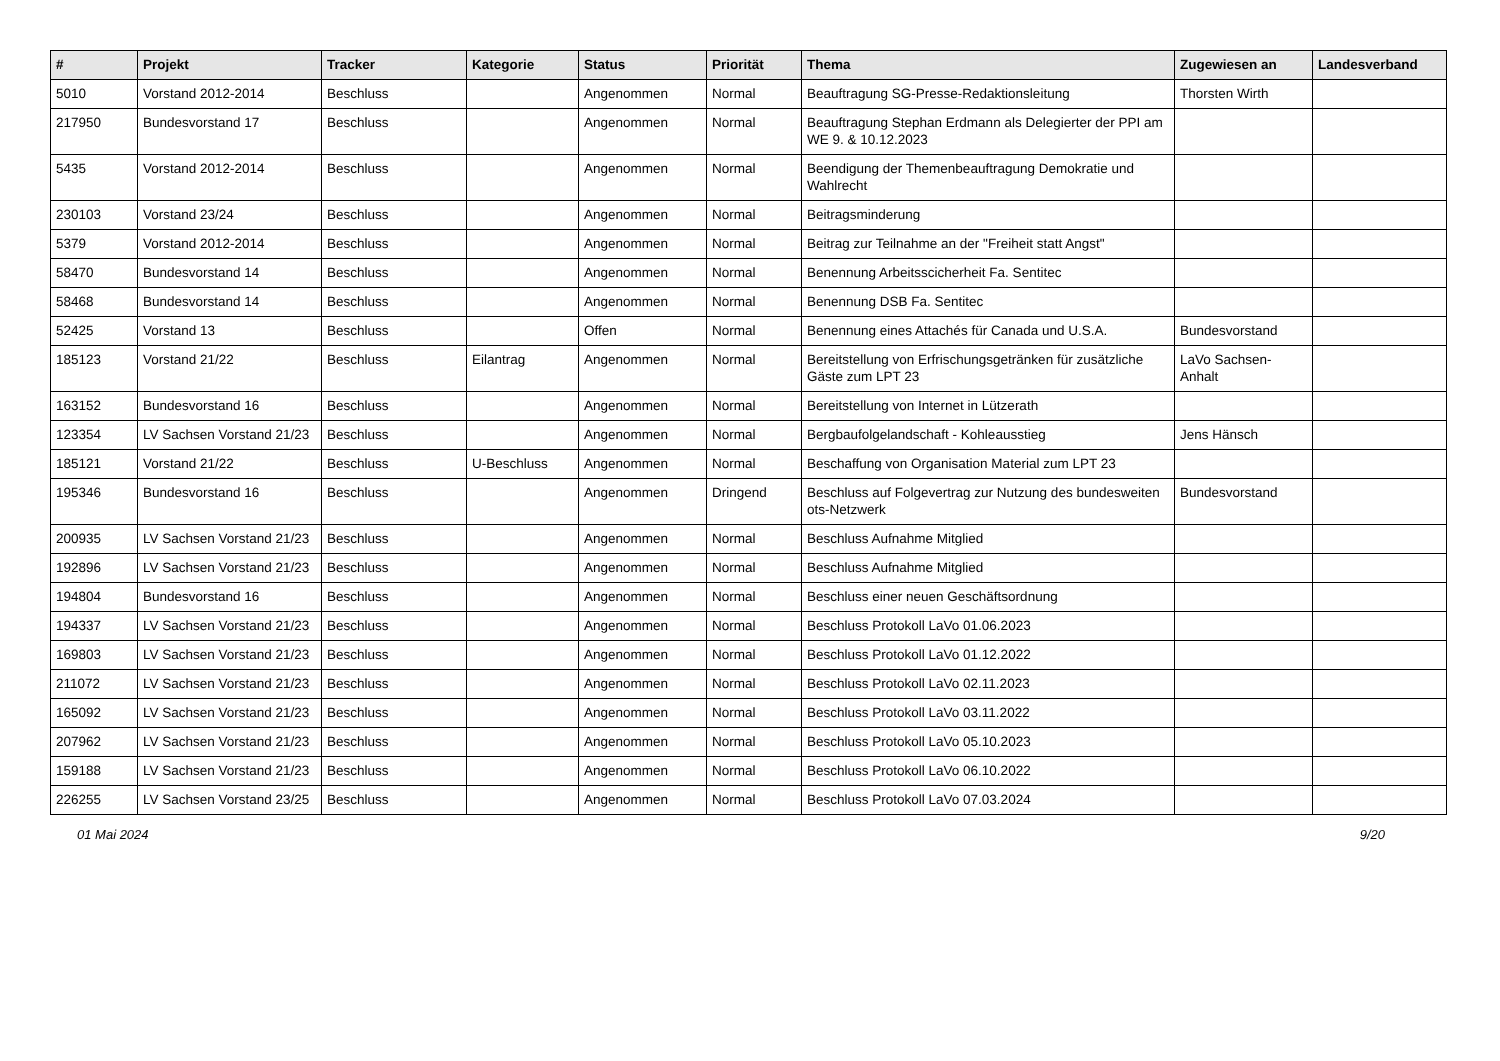| # | Projekt | Tracker | Kategorie | Status | Priorität | Thema | Zugewiesen an | Landesverband |
| --- | --- | --- | --- | --- | --- | --- | --- | --- |
| 5010 | Vorstand 2012-2014 | Beschluss | | Angenommen | Normal | Beauftragung SG-Presse-Redaktionsleitung | Thorsten Wirth | |
| 217950 | Bundesvorstand 17 | Beschluss | | Angenommen | Normal | Beauftragung Stephan Erdmann als Delegierter der PPI am WE 9. & 10.12.2023 | | |
| 5435 | Vorstand 2012-2014 | Beschluss | | Angenommen | Normal | Beendigung der Themenbeauftragung Demokratie und Wahlrecht | | |
| 230103 | Vorstand 23/24 | Beschluss | | Angenommen | Normal | Beitragsminderung | | |
| 5379 | Vorstand 2012-2014 | Beschluss | | Angenommen | Normal | Beitrag zur Teilnahme an der "Freiheit statt Angst" | | |
| 58470 | Bundesvorstand 14 | Beschluss | | Angenommen | Normal | Benennung Arbeitsscicherheit Fa. Sentitec | | |
| 58468 | Bundesvorstand 14 | Beschluss | | Angenommen | Normal | Benennung DSB Fa. Sentitec | | |
| 52425 | Vorstand 13 | Beschluss | | Offen | Normal | Benennung eines Attachés für Canada und U.S.A. | Bundesvorstand | |
| 185123 | Vorstand 21/22 | Beschluss | Eilantrag | Angenommen | Normal | Bereitstellung von Erfrischungsgetränken für zusätzliche Gäste zum LPT 23 | LaVo Sachsen-Anhalt | |
| 163152 | Bundesvorstand 16 | Beschluss | | Angenommen | Normal | Bereitstellung von Internet in Lützerath | | |
| 123354 | LV Sachsen Vorstand 21/23 | Beschluss | | Angenommen | Normal | Bergbaufolgelandschaft - Kohleausstieg | Jens Hänsch | |
| 185121 | Vorstand 21/22 | Beschluss | U-Beschluss | Angenommen | Normal | Beschaffung von Organisation Material zum LPT 23 | | |
| 195346 | Bundesvorstand 16 | Beschluss | | Angenommen | Dringend | Beschluss auf Folgevertrag zur Nutzung des bundesweiten ots-Netzwerk | Bundesvorstand | |
| 200935 | LV Sachsen Vorstand 21/23 | Beschluss | | Angenommen | Normal | Beschluss Aufnahme Mitglied | | |
| 192896 | LV Sachsen Vorstand 21/23 | Beschluss | | Angenommen | Normal | Beschluss Aufnahme Mitglied | | |
| 194804 | Bundesvorstand 16 | Beschluss | | Angenommen | Normal | Beschluss einer neuen Geschäftsordnung | | |
| 194337 | LV Sachsen Vorstand 21/23 | Beschluss | | Angenommen | Normal | Beschluss Protokoll LaVo 01.06.2023 | | |
| 169803 | LV Sachsen Vorstand 21/23 | Beschluss | | Angenommen | Normal | Beschluss Protokoll LaVo 01.12.2022 | | |
| 211072 | LV Sachsen Vorstand 21/23 | Beschluss | | Angenommen | Normal | Beschluss Protokoll LaVo 02.11.2023 | | |
| 165092 | LV Sachsen Vorstand 21/23 | Beschluss | | Angenommen | Normal | Beschluss Protokoll LaVo 03.11.2022 | | |
| 207962 | LV Sachsen Vorstand 21/23 | Beschluss | | Angenommen | Normal | Beschluss Protokoll LaVo 05.10.2023 | | |
| 159188 | LV Sachsen Vorstand 21/23 | Beschluss | | Angenommen | Normal | Beschluss Protokoll LaVo 06.10.2022 | | |
| 226255 | LV Sachsen Vorstand 23/25 | Beschluss | | Angenommen | Normal | Beschluss Protokoll LaVo 07.03.2024 | | |
01 Mai 2024 9/20